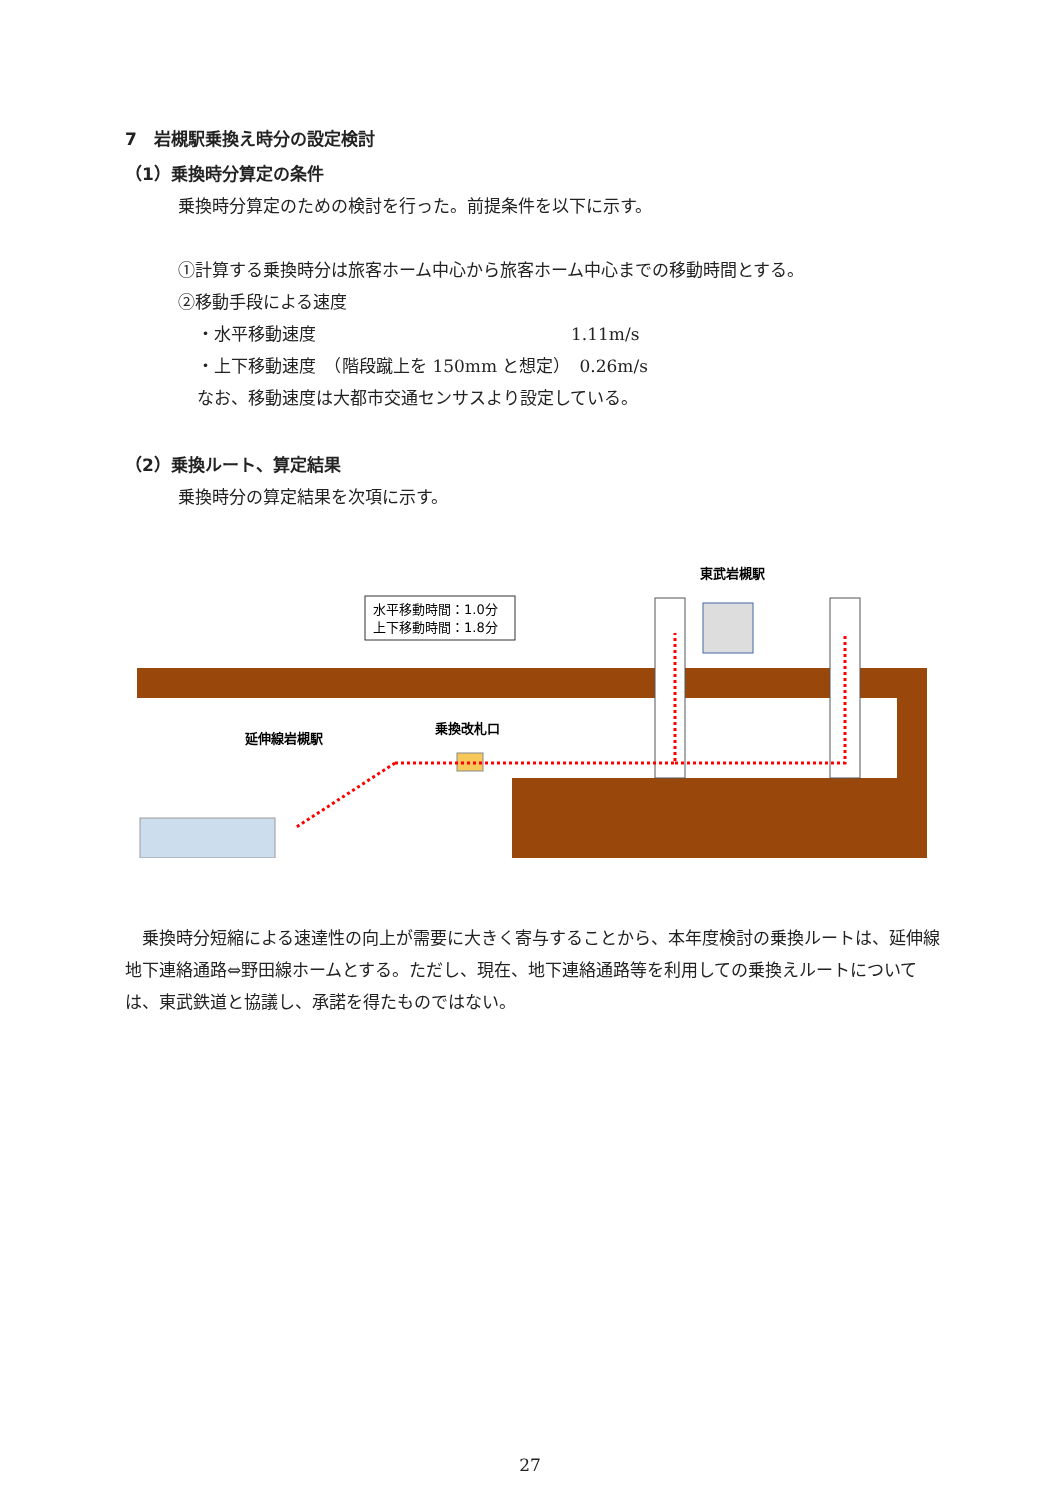7　岩槻駅乗換え時分の設定検討
（1）乗換時分算定の条件
乗換時分算定のための検討を行った。前提条件を以下に示す。
①計算する乗換時分は旅客ホーム中心から旅客ホーム中心までの移動時間とする。
②移動手段による速度
・水平移動速度　　　　　　　　　　　　　　　1.11m/s
・上下移動速度　（階段蹴上を 150mm と想定）　0.26m/s
なお、移動速度は大都市交通センサスより設定している。
（2）乗換ルート、算定結果
乗換時分の算定結果を次項に示す。
東武岩槻駅
水平移動時間：1.0分
上下移動時間：1.8分
延伸線岩槻駅
乗換改札口
乗換時分短縮による速達性の向上が需要に大きく寄与することから、本年度検討の乗換ルートは、延伸線地下連絡通路⇔野田線ホームとする。ただし、現在、地下連絡通路等を利用しての乗換えルートについては、東武鉄道と協議し、承諾を得たものではない。
27